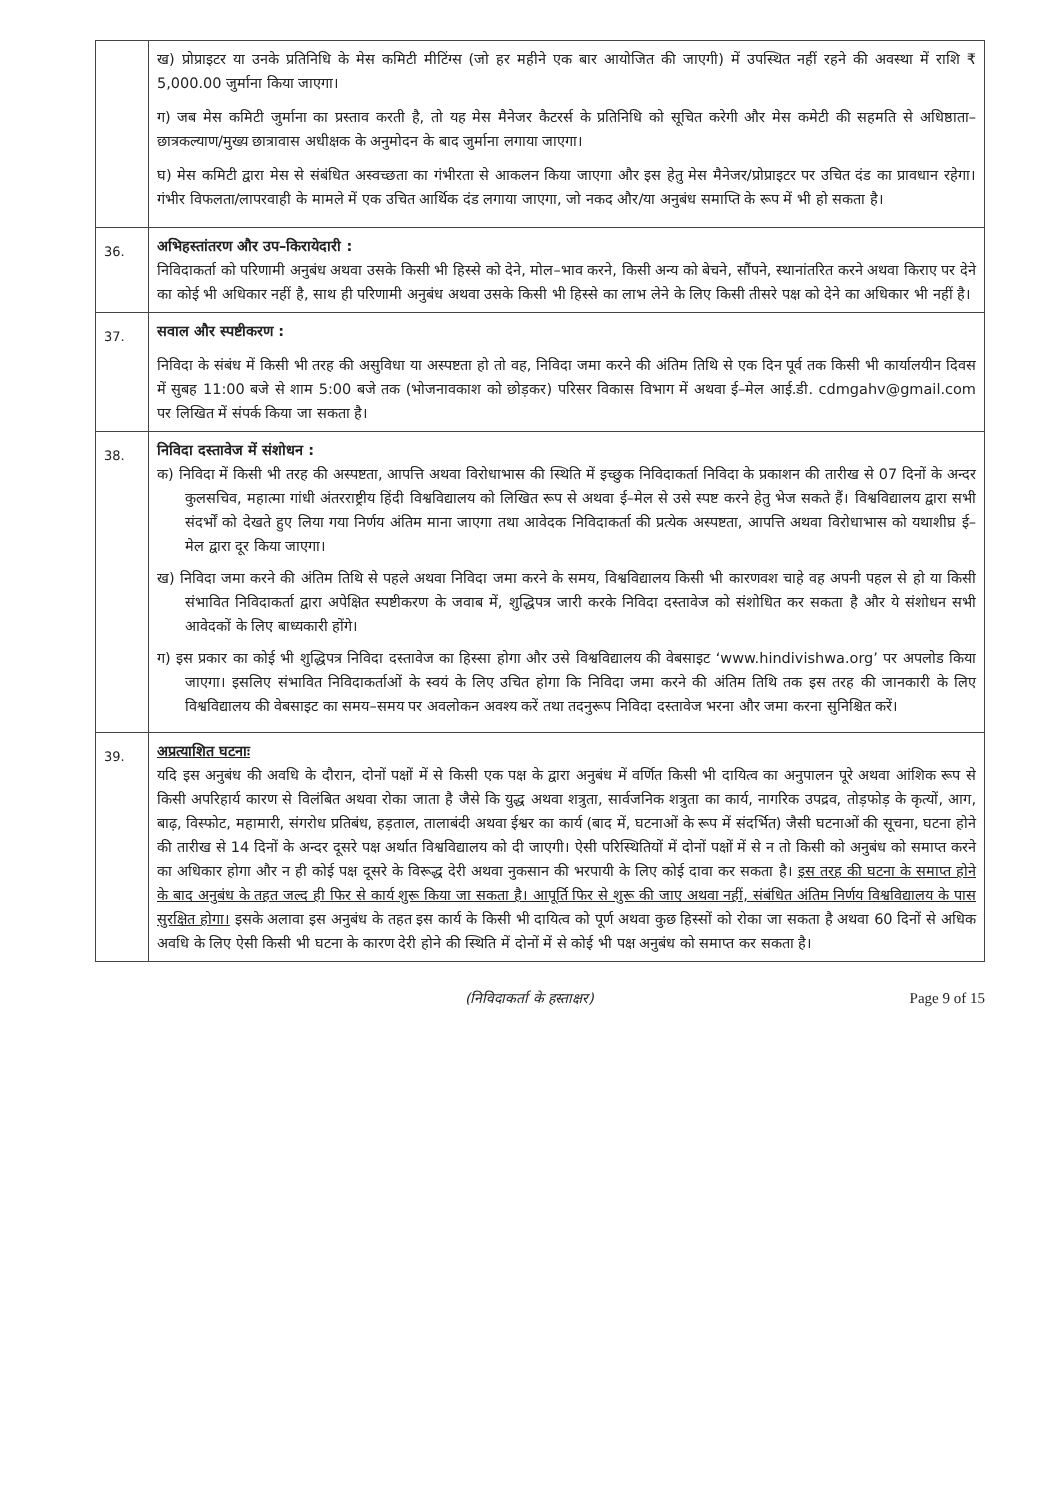| | ख) प्रोप्राइटर या उनके प्रतिनिधि के मेस कमिटी मीटिंग्स (जो हर महीने एक बार आयोजित की जाएगी) में उपस्थित नहीं रहने की अवस्था में राशि ₹ 5,000.00 जुर्माना किया जाएगा। ग) जब मेस कमिटी जुर्माना का प्रस्ताव करती है, तो यह मेस मैनेजर कैटरर्स के प्रतिनिधि को सूचित करेगी और मेस कमेटी की सहमति से अधिष्ठाता–छात्रकल्याण/मुख्य छात्रावास अधीक्षक के अनुमोदन के बाद जुर्माना लगाया जाएगा। घ) मेस कमिटी द्वारा मेस से संबंधित अस्वच्छता का गंभीरता से आकलन किया जाएगा और इस हेतु मेस मैनेजर/प्रोप्राइटर पर उचित दंड का प्रावधान रहेगा। गंभीर विफलता/लापरवाही के मामले में एक उचित आर्थिक दंड लगाया जाएगा, जो नकद और/या अनुबंध समाप्ति के रूप में भी हो सकता है। |
| 36. | अभिहस्तांतरण और उप–किरायेदारी : निविदाकर्ता को परिणामी अनुबंध अथवा उसके किसी भी हिस्से को देने, मोल–भाव करने, किसी अन्य को बेचने, सौंपने, स्थानांतरित करने अथवा किराए पर देने का कोई भी अधिकार नहीं है, साथ ही परिणामी अनुबंध अथवा उसके किसी भी हिस्से का लाभ लेने के लिए किसी तीसरे पक्ष को देने का अधिकार भी नहीं है। |
| 37. | सवाल और स्पष्टीकरण : निविदा के संबंध में किसी भी तरह की असुविधा या अस्पष्टता हो तो वह, निविदा जमा करने की अंतिम तिथि से एक दिन पूर्व तक किसी भी कार्यालयीन दिवस में सुबह 11:00 बजे से शाम 5:00 बजे तक (भोजनावकाश को छोड़कर) परिसर विकास विभाग में अथवा ई–मेल आई.डी. cdmgahv@gmail.com पर लिखित में संपर्क किया जा सकता है। |
| 38. | निविदा दस्तावेज में संशोधन : क) निविदा में किसी भी तरह की अस्पष्टता, आपत्ति अथवा विरोधाभास की स्थिति में इच्छुक निविदाकर्ता निविदा के प्रकाशन की तारीख से 07 दिनों के अन्दर कुलसचिव, महात्मा गांधी अंतरराष्ट्रीय हिंदी विश्वविद्यालय को लिखित रूप से अथवा ई–मेल से उसे स्पष्ट करने हेतु भेज सकते हैं। विश्वविद्यालय द्वारा सभी संदर्भों को देखते हुए लिया गया निर्णय अंतिम माना जाएगा तथा आवेदक निविदाकर्ता की प्रत्येक अस्पष्टता, आपत्ति अथवा विरोधाभास को यथाशीघ्र ई–मेल द्वारा दूर किया जाएगा। ख) निविदा जमा करने की अंतिम तिथि से पहले अथवा निविदा जमा करने के समय, विश्वविद्यालय किसी भी कारणवश चाहे वह अपनी पहल से हो या किसी संभावित निविदाकर्ता द्वारा अपेक्षित स्पष्टीकरण के जवाब में, शुद्धिपत्र जारी करके निविदा दस्तावेज को संशोधित कर सकता है और ये संशोधन सभी आवेदकों के लिए बाध्यकारी होंगे। ग) इस प्रकार का कोई भी शुद्धिपत्र निविदा दस्तावेज का हिस्सा होगा और उसे विश्वविद्यालय की वेबसाइट ‘www.hindivishwa.org’ पर अपलोड किया जाएगा। इसलिए संभावित निविदाकर्ताओं के स्वयं के लिए उचित होगा कि निविदा जमा करने की अंतिम तिथि तक इस तरह की जानकारी के लिए विश्वविद्यालय की वेबसाइट का समय–समय पर अवलोकन अवश्य करें तथा तदनुरूप निविदा दस्तावेज भरना और जमा करना सुनिश्चित करें। |
| 39. | अप्रत्याशित घटनाः यदि इस अनुबंध की अवधि के दौरान, दोनों पक्षों में से किसी एक पक्ष के द्वारा अनुबंध में वर्णित किसी भी दायित्व का अनुपालन पूरे अथवा आंशिक रूप से किसी अपरिहार्य कारण से विलंबित अथवा रोका जाता है जैसे कि युद्ध अथवा शत्रुता, सार्वजनिक शत्रुता का कार्य, नागरिक उपद्रव, तोड़फोड़ के कृत्यों, आग, बाढ़, विस्फोट, महामारी, संगरोध प्रतिबंध, हड़ताल, तालाबंदी अथवा ईश्वर का कार्य (बाद में, घटनाओं के रूप में संदर्भित) जैसी घटनाओं की सूचना, घटना होने की तारीख से 14 दिनों के अन्दर दूसरे पक्ष अर्थात विश्वविद्यालय को दी जाएगी। ऐसी परिस्थितियों में दोनों पक्षों में से न तो किसी को अनुबंध को समाप्त करने का अधिकार होगा और न ही कोई पक्ष दूसरे के विरूद्ध देरी अथवा नुकसान की भरपायी के लिए कोई दावा कर सकता है। इस तरह की घटना के समाप्त होने के बाद अनुबंध के तहत जल्द ही फिर से कार्य शुरू किया जा सकता है। आपूर्ति फिर से शुरू की जाए अथवा नहीं, संबंधित अंतिम निर्णय विश्वविद्यालय के पास सुरक्षित होगा। इसके अलावा इस अनुबंध के तहत इस कार्य के किसी भी दायित्व को पूर्ण अथवा कुछ हिस्सों को रोका जा सकता है अथवा 60 दिनों से अधिक अवधि के लिए ऐसी किसी भी घटना के कारण देरी होने की स्थिति में दोनों में से कोई भी पक्ष अनुबंध को समाप्त कर सकता है। |
(निविदाकर्ता के हस्ताक्षर) Page 9 of 15